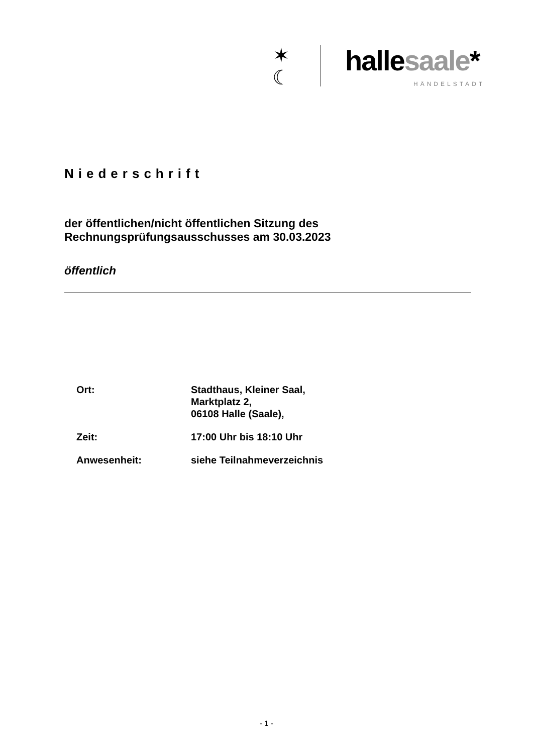✶
☾
hallesaale*
HÄNDELSTADT
Niederschrift
der öffentlichen/nicht öffentlichen Sitzung des
Rechnungsprüfungsausschusses am 30.03.2023
öffentlich
| Ort: | Stadthaus, Kleiner Saal, Marktplatz 2, 06108 Halle (Saale), |
| Zeit: | 17:00 Uhr bis 18:10 Uhr |
| Anwesenheit: | siehe Teilnahmeverzeichnis |
- 1 -